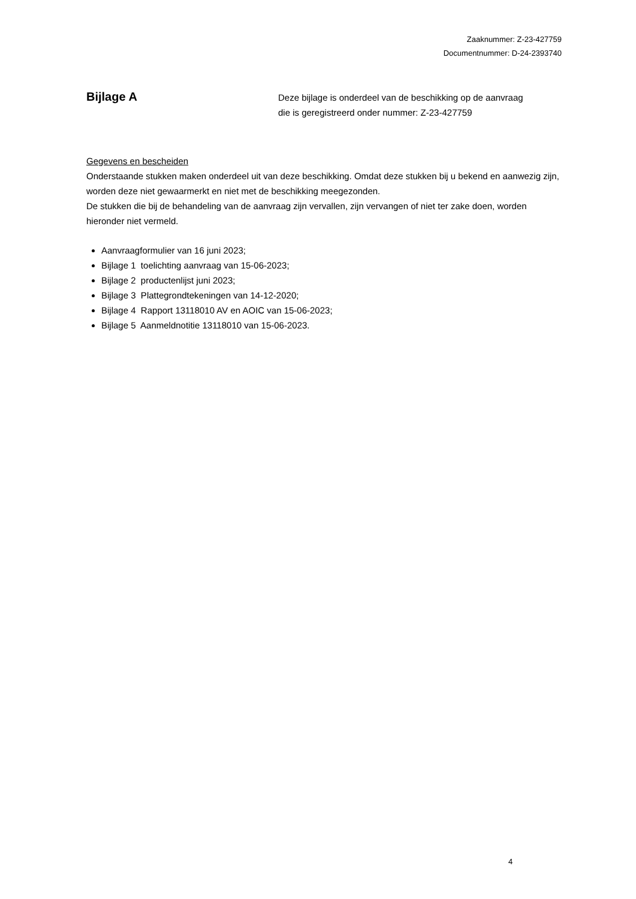Zaaknummer: Z-23-427759
Documentnummer: D-24-2393740
Bijlage A
Deze bijlage is onderdeel van de beschikking op de aanvraag
die is geregistreerd onder nummer: Z-23-427759
Gegevens en bescheiden
Onderstaande stukken maken onderdeel uit van deze beschikking. Omdat deze stukken bij u bekend en aanwezig zijn, worden deze niet gewaarmerkt en niet met de beschikking meegezonden.
De stukken die bij de behandeling van de aanvraag zijn vervallen, zijn vervangen of niet ter zake doen, worden hieronder niet vermeld.
Aanvraagformulier van 16 juni 2023;
Bijlage 1 toelichting aanvraag van 15-06-2023;
Bijlage 2 productenlijst juni 2023;
Bijlage 3 Plattegrondtekeningen van 14-12-2020;
Bijlage 4 Rapport 13118010 AV en AOIC van 15-06-2023;
Bijlage 5 Aanmeldnotitie 13118010 van 15-06-2023.
4